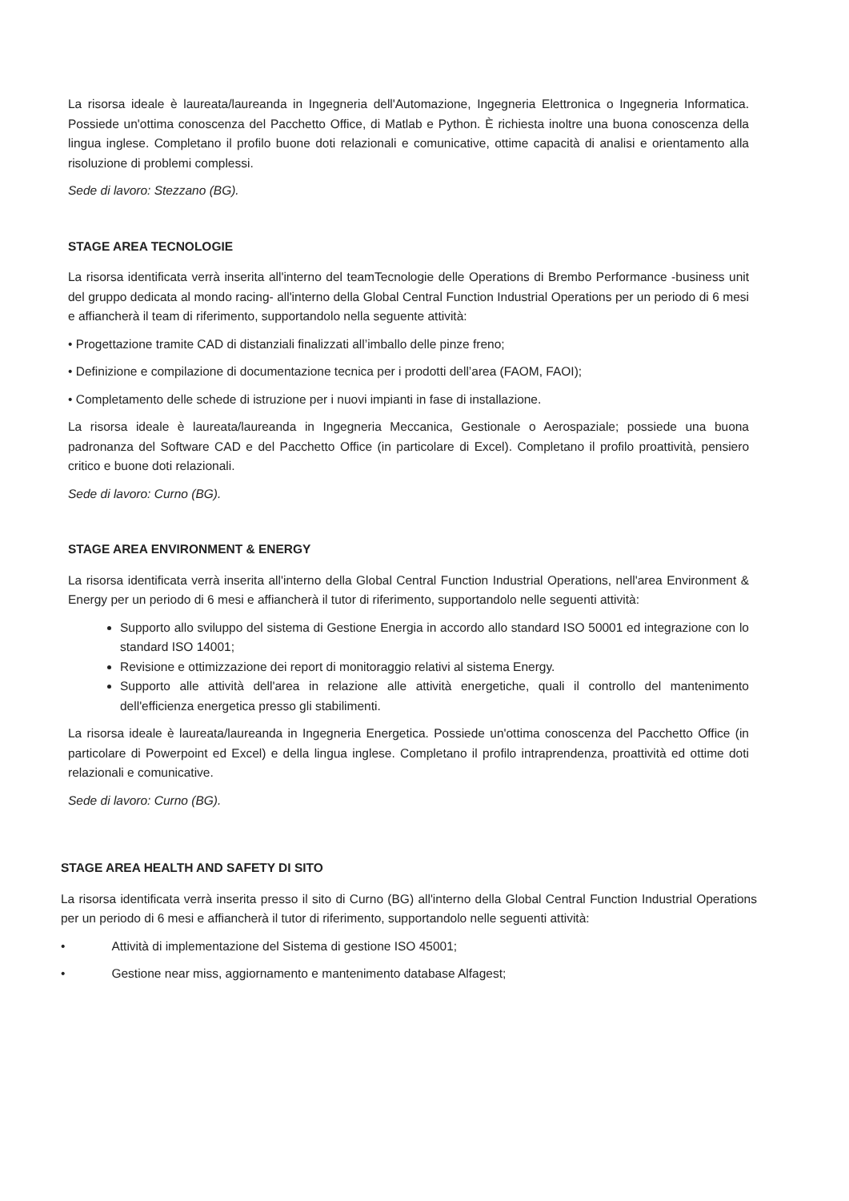La risorsa ideale è laureata/laureanda in Ingegneria dell'Automazione, Ingegneria Elettronica o Ingegneria Informatica. Possiede un'ottima conoscenza del Pacchetto Office, di Matlab e Python. È richiesta inoltre una buona conoscenza della lingua inglese. Completano il profilo buone doti relazionali e comunicative, ottime capacità di analisi e orientamento alla risoluzione di problemi complessi.
Sede di lavoro: Stezzano (BG).
STAGE AREA TECNOLOGIE
La risorsa identificata verrà inserita all'interno del teamTecnologie delle Operations di Brembo Performance -business unit del gruppo dedicata al mondo racing- all'interno della Global Central Function Industrial Operations per un periodo di 6 mesi e affiancherà il team di riferimento, supportandolo nella seguente attività:
• Progettazione tramite CAD di distanziali finalizzati all’imballo delle pinze freno;
• Definizione e compilazione di documentazione tecnica per i prodotti dell’area (FAOM, FAOI);
• Completamento delle schede di istruzione per i nuovi impianti in fase di installazione.
La risorsa ideale è laureata/laureanda in Ingegneria Meccanica, Gestionale o Aerospaziale; possiede una buona padronanza del Software CAD e del Pacchetto Office (in particolare di Excel). Completano il profilo proattività, pensiero critico e buone doti relazionali.
Sede di lavoro: Curno (BG).
STAGE AREA ENVIRONMENT & ENERGY
La risorsa identificata verrà inserita all'interno della Global Central Function Industrial Operations, nell'area Environment & Energy per un periodo di 6 mesi e affiancherà il tutor di riferimento, supportandolo nelle seguenti attività:
Supporto allo sviluppo del sistema di Gestione Energia in accordo allo standard ISO 50001 ed integrazione con lo standard ISO 14001;
Revisione e ottimizzazione dei report di monitoraggio relativi al sistema Energy.
Supporto alle attività dell'area in relazione alle attività energetiche, quali il controllo del mantenimento dell'efficienza energetica presso gli stabilimenti.
La risorsa ideale è laureata/laureanda in Ingegneria Energetica. Possiede un'ottima conoscenza del Pacchetto Office (in particolare di Powerpoint ed Excel) e della lingua inglese. Completano il profilo intraprendenza, proattività ed ottime doti relazionali e comunicative.
Sede di lavoro: Curno (BG).
STAGE AREA HEALTH AND SAFETY DI SITO
La risorsa identificata verrà inserita presso il sito di Curno (BG) all'interno della Global Central Function Industrial Operations per un periodo di 6 mesi e affiancherà il tutor di riferimento, supportandolo nelle seguenti attività:
• Attività di implementazione del Sistema di gestione ISO 45001;
• Gestione near miss, aggiornamento e mantenimento database Alfagest;